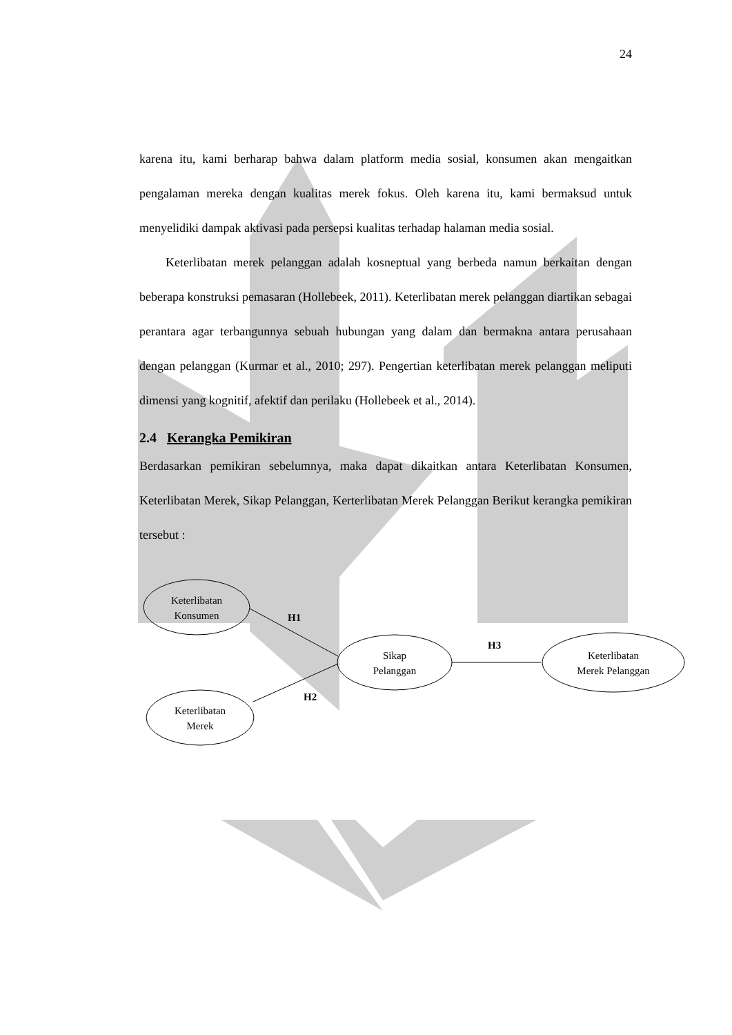24
karena itu, kami berharap bahwa dalam platform media sosial, konsumen akan mengaitkan pengalaman mereka dengan kualitas merek fokus. Oleh karena itu, kami bermaksud untuk menyelidiki dampak aktivasi pada persepsi kualitas terhadap halaman media sosial.
Keterlibatan merek pelanggan adalah kosneptual yang berbeda namun berkaitan dengan beberapa konstruksi pemasaran (Hollebeek, 2011). Keterlibatan merek pelanggan diartikan sebagai perantara agar terbangunnya sebuah hubungan yang dalam dan bermakna antara perusahaan dengan pelanggan (Kurmar et al., 2010; 297). Pengertian keterlibatan merek pelanggan meliputi dimensi yang kognitif, afektif dan perilaku (Hollebeek et al., 2014).
2.4 Kerangka Pemikiran
Berdasarkan pemikiran sebelumnya, maka dapat dikaitkan antara Keterlibatan Konsumen, Keterlibatan Merek, Sikap Pelanggan, Kerterlibatan Merek Pelanggan Berikut kerangka pemikiran tersebut :
Keterlibatan
Konsumen
Keterlibatan
Merek
Sikap
Pelanggan
Keterlibatan
Merek Pelanggan
H1
H2
H3